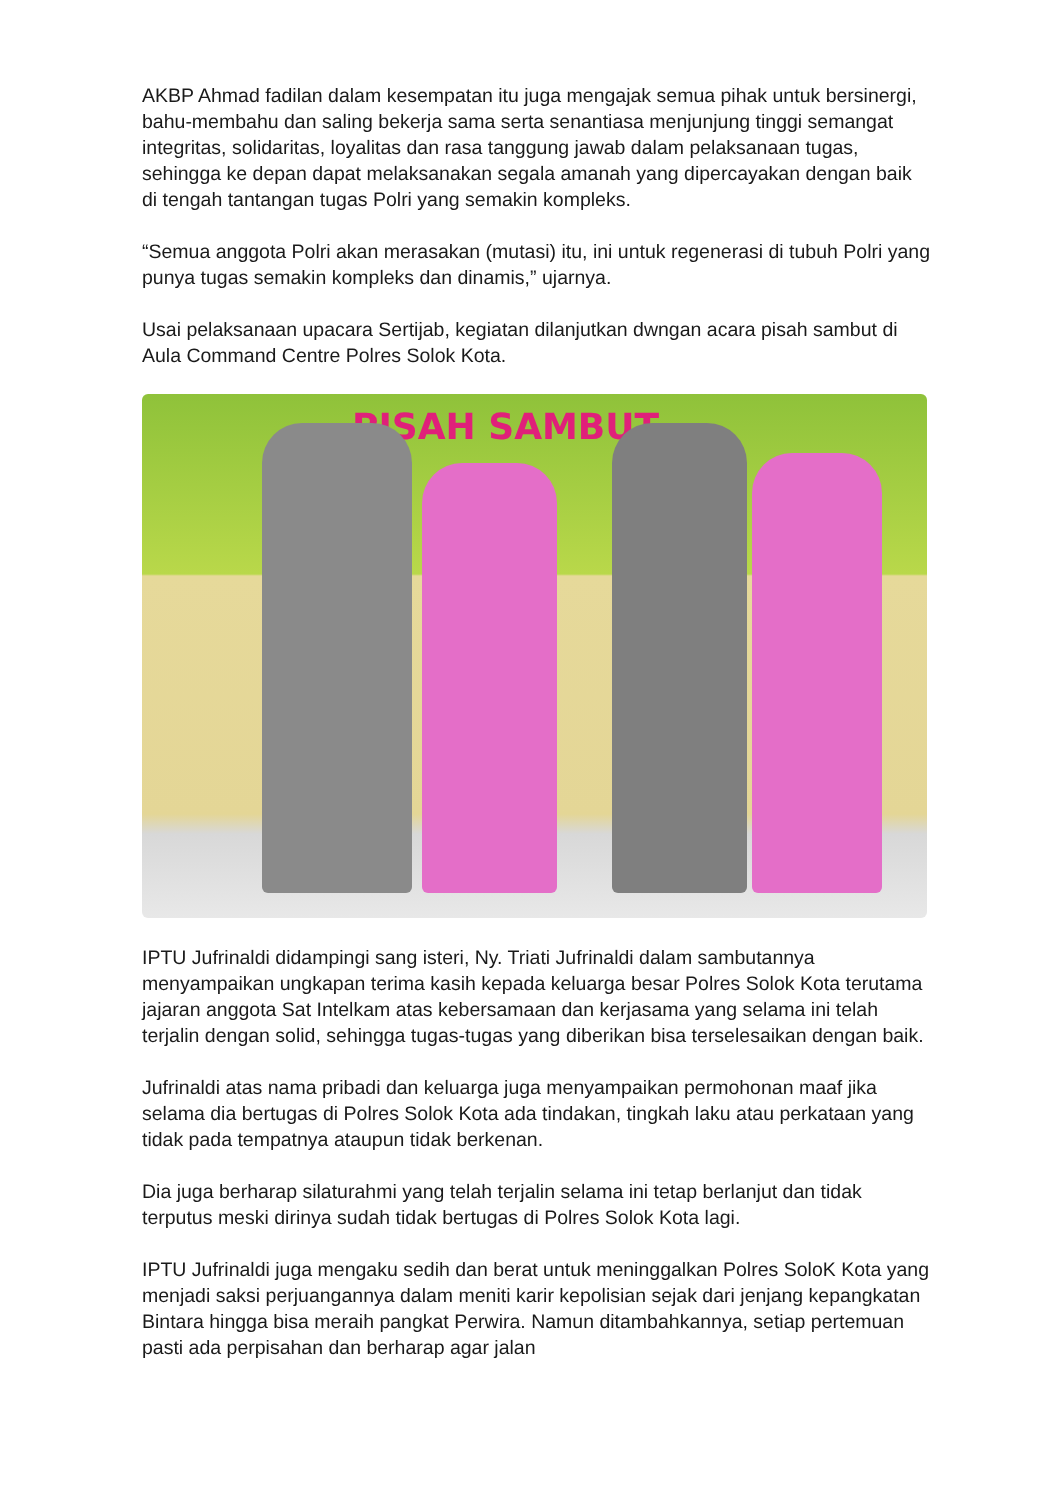AKBP Ahmad fadilan dalam kesempatan itu juga mengajak semua pihak untuk bersinergi, bahu-membahu dan saling bekerja sama serta senantiasa menjunjung tinggi semangat integritas, solidaritas, loyalitas dan rasa tanggung jawab dalam pelaksanaan tugas, sehingga ke depan dapat melaksanakan segala amanah yang dipercayakan dengan baik di tengah tantangan tugas Polri yang semakin kompleks.
“Semua anggota Polri akan merasakan (mutasi) itu, ini untuk regenerasi di tubuh Polri yang punya tugas semakin kompleks dan dinamis,” ujarnya.
Usai pelaksanaan upacara Sertijab, kegiatan dilanjutkan dwngan acara pisah sambut di Aula Command Centre Polres Solok Kota.
PISAH SAMBUT
IPTU Jufrinaldi didampingi sang isteri, Ny. Triati Jufrinaldi dalam sambutannya menyampaikan ungkapan terima kasih kepada keluarga besar Polres Solok Kota terutama jajaran anggota Sat Intelkam atas kebersamaan dan kerjasama yang selama ini telah terjalin dengan solid, sehingga tugas-tugas yang diberikan bisa terselesaikan dengan baik.
Jufrinaldi atas nama pribadi dan keluarga juga menyampaikan permohonan maaf jika selama dia bertugas di Polres Solok Kota ada tindakan, tingkah laku atau perkataan yang tidak pada tempatnya ataupun tidak berkenan.
Dia juga berharap silaturahmi yang telah terjalin selama ini tetap berlanjut dan tidak terputus meski dirinya sudah tidak bertugas di Polres Solok Kota lagi.
IPTU Jufrinaldi juga mengaku sedih dan berat untuk meninggalkan Polres SoloK Kota yang menjadi saksi perjuangannya dalam meniti karir kepolisian sejak dari jenjang kepangkatan Bintara hingga bisa meraih pangkat Perwira. Namun ditambahkannya, setiap pertemuan pasti ada perpisahan dan berharap agar jalan